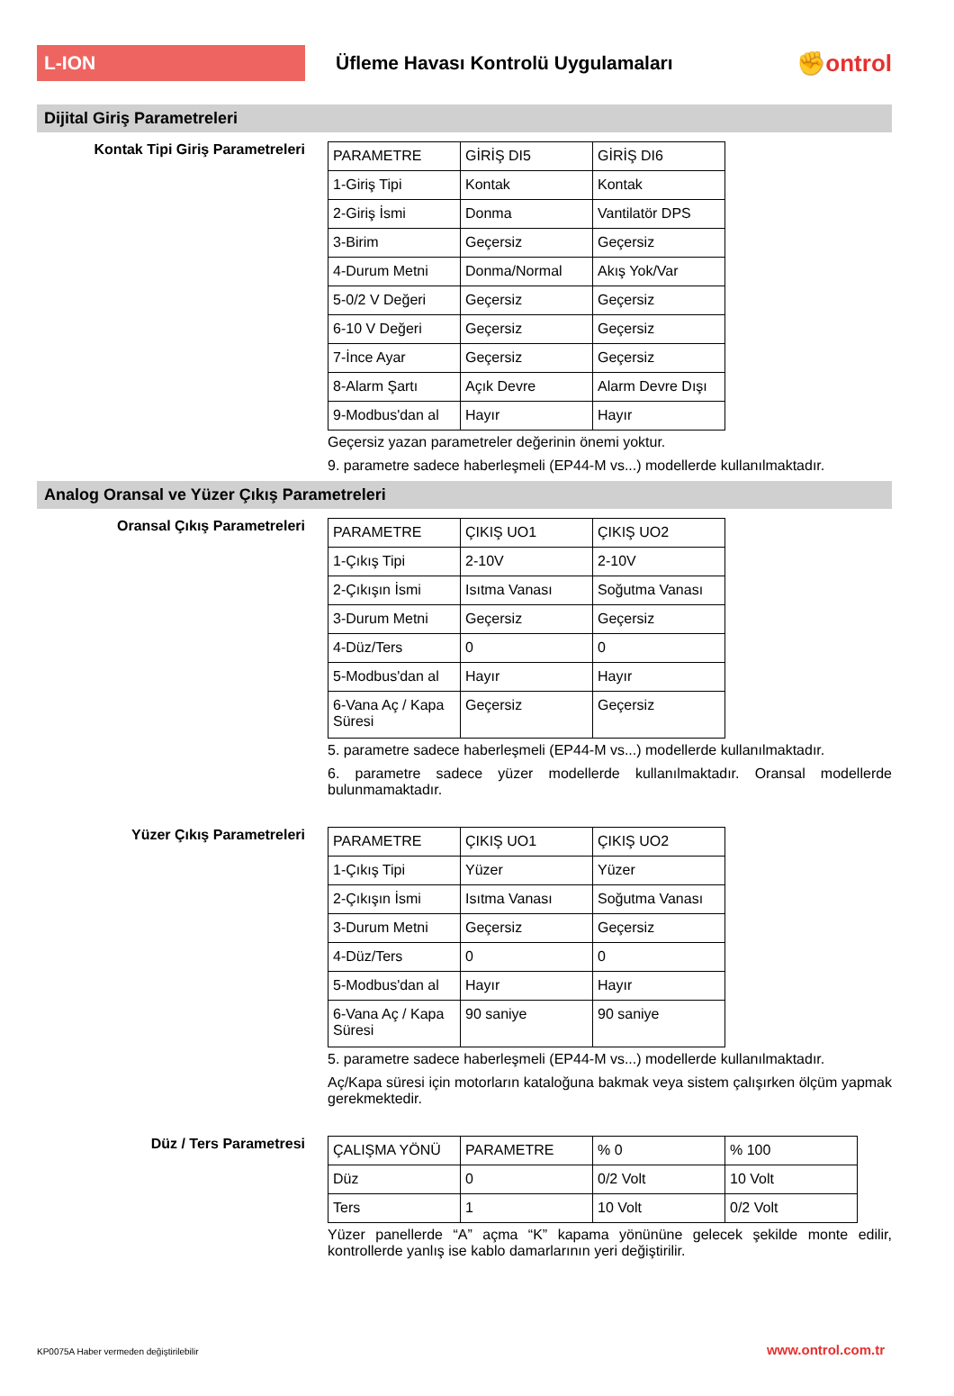L-ION
Üfleme Havası Kontrolü Uygulamaları
✊ontrol
Dijital Giriş Parametreleri
Kontak Tipi Giriş Parametreleri
| PARAMETRE | GİRİŞ DI5 | GİRİŞ DI6 |
| 1-Giriş Tipi | Kontak | Kontak |
| 2-Giriş İsmi | Donma | Vantilatör DPS |
| 3-Birim | Geçersiz | Geçersiz |
| 4-Durum Metni | Donma/Normal | Akış Yok/Var |
| 5-0/2 V Değeri | Geçersiz | Geçersiz |
| 6-10 V Değeri | Geçersiz | Geçersiz |
| 7-İnce Ayar | Geçersiz | Geçersiz |
| 8-Alarm Şartı | Açık Devre | Alarm Devre Dışı |
| 9-Modbus'dan al | Hayır | Hayır |
Geçersiz yazan parametreler değerinin önemi yoktur.
9. parametre sadece haberleşmeli (EP44-M vs...) modellerde kullanılmaktadır.
Analog Oransal ve Yüzer Çıkış Parametreleri
Oransal Çıkış Parametreleri
| PARAMETRE | ÇIKIŞ UO1 | ÇIKIŞ UO2 |
| 1-Çıkış Tipi | 2-10V | 2-10V |
| 2-Çıkışın İsmi | Isıtma Vanası | Soğutma Vanası |
| 3-Durum Metni | Geçersiz | Geçersiz |
| 4-Düz/Ters | 0 | 0 |
| 5-Modbus'dan al | Hayır | Hayır |
| 6-Vana Aç / Kapa Süresi | Geçersiz | Geçersiz |
5. parametre sadece haberleşmeli (EP44-M vs...) modellerde kullanılmaktadır.
6. parametre sadece yüzer modellerde kullanılmaktadır. Oransal modellerde bulunmamaktadır.
Yüzer Çıkış Parametreleri
| PARAMETRE | ÇIKIŞ UO1 | ÇIKIŞ UO2 |
| 1-Çıkış Tipi | Yüzer | Yüzer |
| 2-Çıkışın İsmi | Isıtma Vanası | Soğutma Vanası |
| 3-Durum Metni | Geçersiz | Geçersiz |
| 4-Düz/Ters | 0 | 0 |
| 5-Modbus'dan al | Hayır | Hayır |
| 6-Vana Aç / Kapa Süresi | 90 saniye | 90 saniye |
5. parametre sadece haberleşmeli (EP44-M vs...) modellerde kullanılmaktadır.
Aç/Kapa süresi için motorların kataloğuna bakmak veya sistem çalışırken ölçüm yapmak gerekmektedir.
Düz / Ters Parametresi
| ÇALIŞMA YÖNÜ | PARAMETRE | % 0 | % 100 |
| Düz | 0 | 0/2 Volt | 10 Volt |
| Ters | 1 | 10 Volt | 0/2 Volt |
Yüzer panellerde “A” açma “K” kapama yönününe gelecek şekilde monte edilir, kontrollerde yanlış ise kablo damarlarının yeri değiştirilir.
KP0075A Haber vermeden değiştirilebilir www.ontrol.com.tr